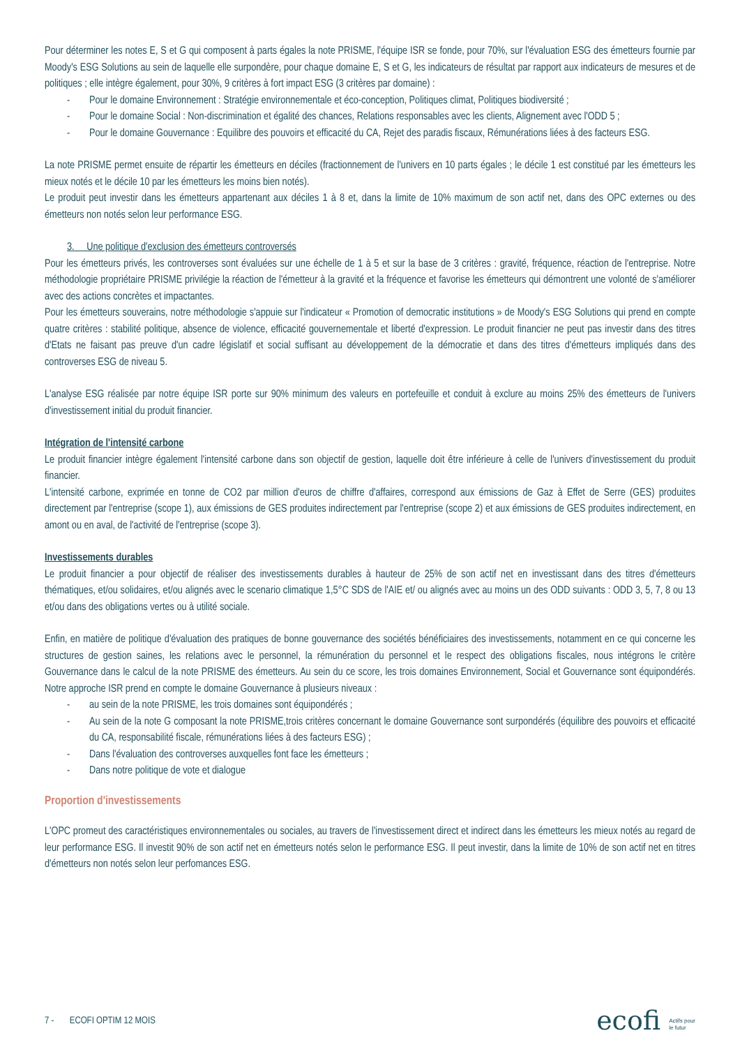Pour déterminer les notes E, S et G qui composent à parts égales la note PRISME, l'équipe ISR se fonde, pour 70%, sur l'évaluation ESG des émetteurs fournie par Moody's ESG Solutions au sein de laquelle elle surpondère, pour chaque domaine E, S et G, les indicateurs de résultat par rapport aux indicateurs de mesures et de politiques ; elle intègre également, pour 30%, 9 critères à fort impact ESG (3 critères par domaine) :
- Pour le domaine Environnement : Stratégie environnementale et éco-conception, Politiques climat, Politiques biodiversité ;
- Pour le domaine Social : Non-discrimination et égalité des chances, Relations responsables avec les clients, Alignement avec l'ODD 5 ;
- Pour le domaine Gouvernance : Equilibre des pouvoirs et efficacité du CA, Rejet des paradis fiscaux, Rémunérations liées à des facteurs ESG.
La note PRISME permet ensuite de répartir les émetteurs en déciles (fractionnement de l'univers en 10 parts égales ; le décile 1 est constitué par les émetteurs les mieux notés et le décile 10 par les émetteurs les moins bien notés).
Le produit peut investir dans les émetteurs appartenant aux déciles 1 à 8 et, dans la limite de 10% maximum de son actif net, dans des OPC externes ou des émetteurs non notés selon leur performance ESG.
3. Une politique d'exclusion des émetteurs controversés
Pour les émetteurs privés, les controverses sont évaluées sur une échelle de 1 à 5 et sur la base de 3 critères : gravité, fréquence, réaction de l'entreprise. Notre méthodologie propriétaire PRISME privilégie la réaction de l'émetteur à la gravité et la fréquence et favorise les émetteurs qui démontrent une volonté de s'améliorer avec des actions concrètes et impactantes.
Pour les émetteurs souverains, notre méthodologie s'appuie sur l'indicateur « Promotion of democratic institutions » de Moody's ESG Solutions qui prend en compte quatre critères : stabilité politique, absence de violence, efficacité gouvernementale et liberté d'expression. Le produit financier ne peut pas investir dans des titres d'Etats ne faisant pas preuve d'un cadre législatif et social suffisant au développement de la démocratie et dans des titres d'émetteurs impliqués dans des controverses ESG de niveau 5.
L'analyse ESG réalisée par notre équipe ISR porte sur 90% minimum des valeurs en portefeuille et conduit à exclure au moins 25% des émetteurs de l'univers d'investissement initial du produit financier.
Intégration de l'intensité carbone
Le produit financier intègre également l'intensité carbone dans son objectif de gestion, laquelle doit être inférieure à celle de l'univers d'investissement du produit financier.
L'intensité carbone, exprimée en tonne de CO2 par million d'euros de chiffre d'affaires, correspond aux émissions de Gaz à Effet de Serre (GES) produites directement par l'entreprise (scope 1), aux émissions de GES produites indirectement par l'entreprise (scope 2) et aux émissions de GES produites indirectement, en amont ou en aval, de l'activité de l'entreprise (scope 3).
Investissements durables
Le produit financier a pour objectif de réaliser des investissements durables à hauteur de 25% de son actif net en investissant dans des titres d'émetteurs thématiques, et/ou solidaires, et/ou alignés avec le scenario climatique 1,5°C SDS de l'AIE et/ ou alignés avec au moins un des ODD suivants : ODD 3, 5, 7, 8 ou 13 et/ou dans des obligations vertes ou à utilité sociale.
Enfin, en matière de politique d'évaluation des pratiques de bonne gouvernance des sociétés bénéficiaires des investissements, notamment en ce qui concerne les structures de gestion saines, les relations avec le personnel, la rémunération du personnel et le respect des obligations fiscales, nous intégrons le critère Gouvernance dans le calcul de la note PRISME des émetteurs. Au sein du ce score, les trois domaines Environnement, Social et Gouvernance sont équipondérés. Notre approche ISR prend en compte le domaine Gouvernance à plusieurs niveaux :
- au sein de la note PRISME, les trois domaines sont équipondérés ;
- Au sein de la note G composant la note PRISME,trois critères concernant le domaine Gouvernance sont surpondérés (équilibre des pouvoirs et efficacité du CA, responsabilité fiscale, rémunérations liées à des facteurs ESG) ;
- Dans l'évaluation des controverses auxquelles font face les émetteurs ;
- Dans notre politique de vote et dialogue
Proportion d'investissements
L'OPC promeut des caractéristiques environnementales ou sociales, au travers de l'investissement direct et indirect dans les émetteurs les mieux notés au regard de leur performance ESG. Il investit 90% de son actif net en émetteurs notés selon le performance ESG. Il peut investir, dans la limite de 10% de son actif net en titres d'émetteurs non notés selon leur perfomances ESG.
7 - ECOFI OPTIM 12 MOIS
ecofi Actifs pour
le futur